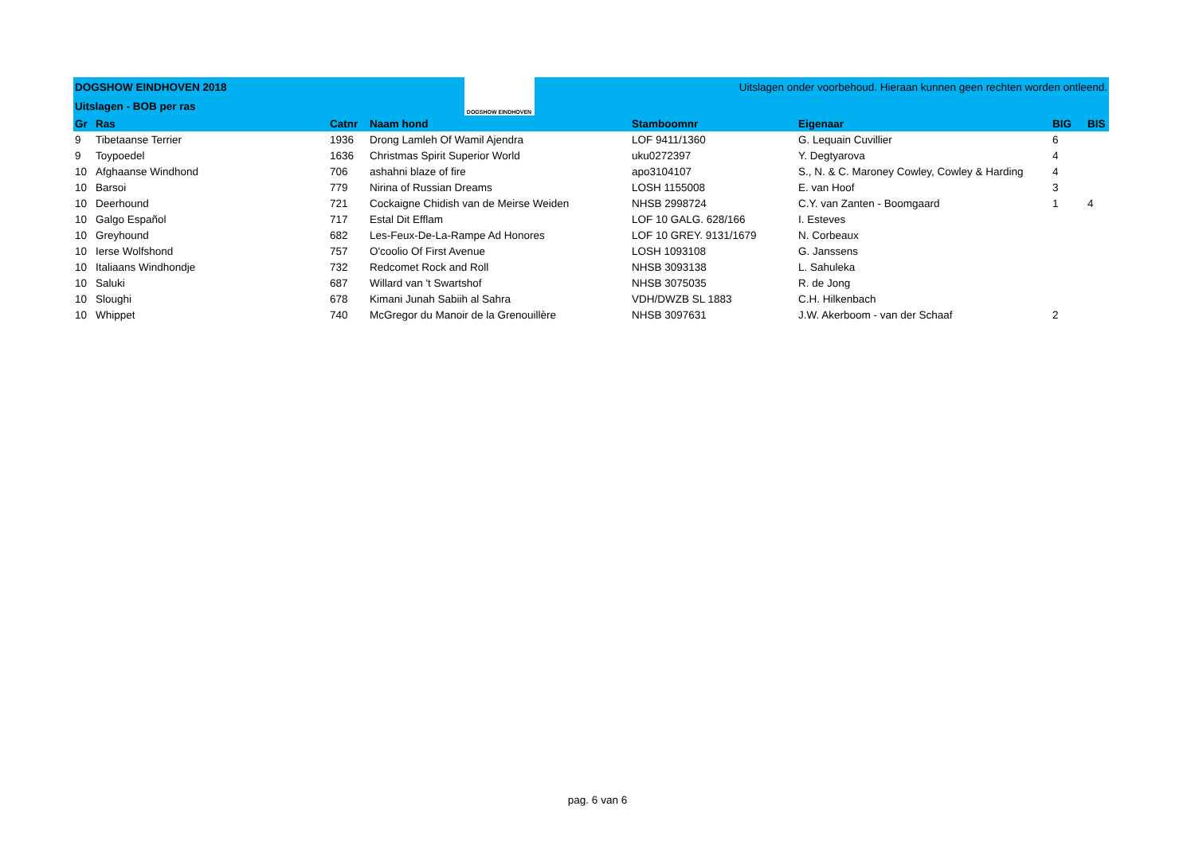| DOGSHOW EINDHOVEN 2018 | | | DOGSHOW EINDHOVEN | Uitslagen onder voorbehoud. Hieraan kunnen geen rechten worden ontleend. | | | |
| Uitslagen - BOB per ras | | | | | | | |
| Gr | Ras | Catnr | Naam hond | Stamboomnr | Eigenaar | BIG | BIS |
| 9 | Tibetaanse Terrier | 1936 | Drong Lamleh Of Wamil Ajendra | LOF 9411/1360 | G. Lequain Cuvillier | 6 | |
| 9 | Toypoedel | 1636 | Christmas Spirit Superior World | uku0272397 | Y. Degtyarova | 4 | |
| 10 | Afghaanse Windhond | 706 | ashahni blaze of fire | apo3104107 | S., N. & C. Maroney Cowley, Cowley & Harding | 4 | |
| 10 | Barsoi | 779 | Nirina of Russian Dreams | LOSH 1155008 | E. van Hoof | 3 | |
| 10 | Deerhound | 721 | Cockaigne Chidish van de Meirse Weiden | NHSB 2998724 | C.Y. van Zanten - Boomgaard | 1 | 4 |
| 10 | Galgo Español | 717 | Estal Dit Efflam | LOF 10 GALG. 628/166 | I. Esteves | | |
| 10 | Greyhound | 682 | Les-Feux-De-La-Rampe Ad Honores | LOF 10 GREY. 9131/1679 | N. Corbeaux | | |
| 10 | Ierse Wolfshond | 757 | O'coolio Of First Avenue | LOSH 1093108 | G. Janssens | | |
| 10 | Italiaans Windhondje | 732 | Redcomet Rock and Roll | NHSB 3093138 | L. Sahuleka | | |
| 10 | Saluki | 687 | Willard van 't Swartshof | NHSB 3075035 | R. de Jong | | |
| 10 | Sloughi | 678 | Kimani Junah Sabiih al Sahra | VDH/DWZB SL 1883 | C.H. Hilkenbach | | |
| 10 | Whippet | 740 | McGregor du Manoir de la Grenouillère | NHSB 3097631 | J.W. Akerboom - van der Schaaf | 2 | |
pag. 6 van 6